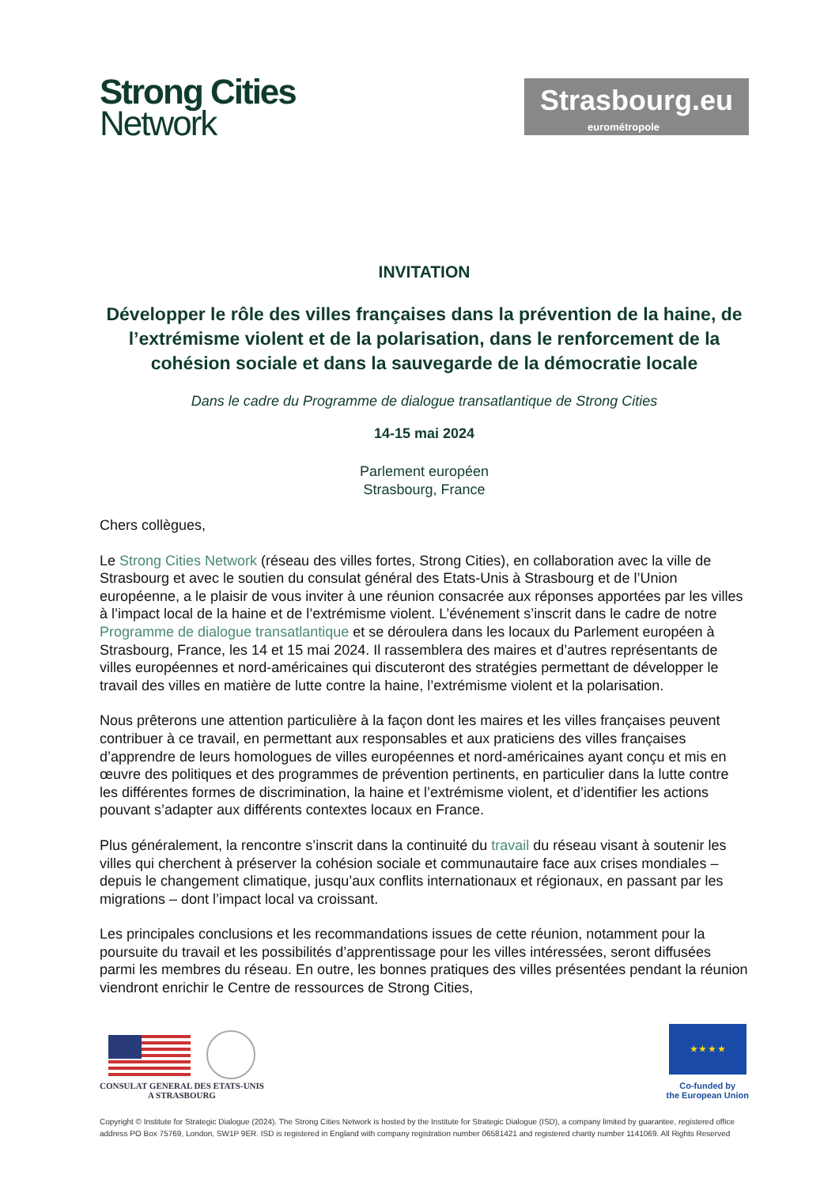Strong Cities
Network
Strasbourg.eu
eurométropole
INVITATION
Développer le rôle des villes françaises dans la prévention de la haine, de l’extrémisme violent et de la polarisation, dans le renforcement de la cohésion sociale et dans la sauvegarde de la démocratie locale
Dans le cadre du Programme de dialogue transatlantique de Strong Cities
14-15 mai 2024
Parlement européen
Strasbourg, France
Chers collègues,
Le Strong Cities Network (réseau des villes fortes, Strong Cities), en collaboration avec la ville de Strasbourg et avec le soutien du consulat général des Etats-Unis à Strasbourg et de l’Union européenne, a le plaisir de vous inviter à une réunion consacrée aux réponses apportées par les villes à l’impact local de la haine et de l’extrémisme violent. L’événement s’inscrit dans le cadre de notre Programme de dialogue transatlantique et se déroulera dans les locaux du Parlement européen à Strasbourg, France, les 14 et 15 mai 2024. Il rassemblera des maires et d’autres représentants de villes européennes et nord-américaines qui discuteront des stratégies permettant de développer le travail des villes en matière de lutte contre la haine, l’extrémisme violent et la polarisation.
Nous prêterons une attention particulière à la façon dont les maires et les villes françaises peuvent contribuer à ce travail, en permettant aux responsables et aux praticiens des villes françaises d’apprendre de leurs homologues de villes européennes et nord-américaines ayant conçu et mis en œuvre des politiques et des programmes de prévention pertinents, en particulier dans la lutte contre les différentes formes de discrimination, la haine et l’extrémisme violent, et d’identifier les actions pouvant s’adapter aux différents contextes locaux en France.
Plus généralement, la rencontre s’inscrit dans la continuité du travail du réseau visant à soutenir les villes qui cherchent à préserver la cohésion sociale et communautaire face aux crises mondiales – depuis le changement climatique, jusqu’aux conflits internationaux et régionaux, en passant par les migrations – dont l’impact local va croissant.
Les principales conclusions et les recommandations issues de cette réunion, notamment pour la poursuite du travail et les possibilités d’apprentissage pour les villes intéressées, seront diffusées parmi les membres du réseau. En outre, les bonnes pratiques des villes présentées pendant la réunion viendront enrichir le Centre de ressources de Strong Cities,
CONSULAT GENERAL DES ETATS-UNIS
A STRASBOURG
★ ★ ★ ★
Co-funded by
the European Union
Copyright © Institute for Strategic Dialogue (2024). The Strong Cities Network is hosted by the Institute for Strategic Dialogue (ISD), a company limited by guarantee, registered office address PO Box 75769, London, SW1P 9ER. ISD is registered in England with company registration number 06581421 and registered charity number 1141069. All Rights Reserved